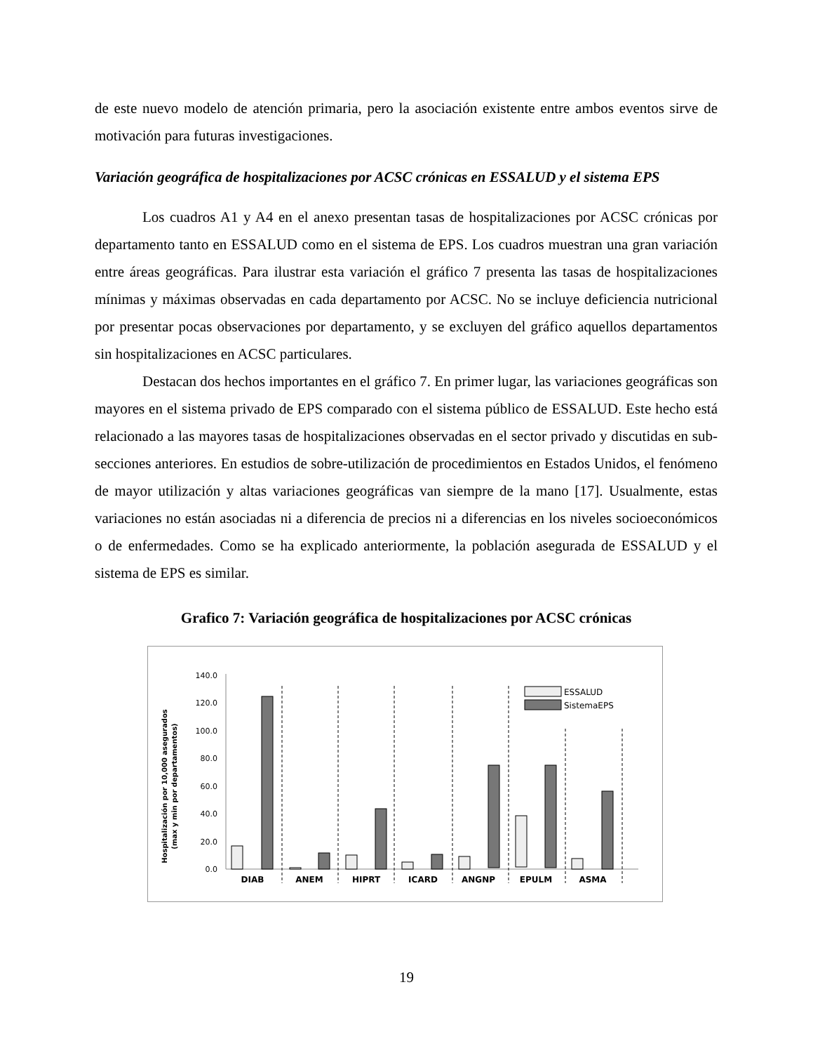de este nuevo modelo de atención primaria, pero la asociación existente entre ambos eventos sirve de motivación para futuras investigaciones.
Variación geográfica de hospitalizaciones por ACSC crónicas en ESSALUD y el sistema EPS
Los cuadros A1 y A4 en el anexo presentan tasas de hospitalizaciones por ACSC crónicas por departamento tanto en ESSALUD como en el sistema de EPS. Los cuadros muestran una gran variación entre áreas geográficas. Para ilustrar esta variación el gráfico 7 presenta las tasas de hospitalizaciones mínimas y máximas observadas en cada departamento por ACSC. No se incluye deficiencia nutricional por presentar pocas observaciones por departamento, y se excluyen del gráfico aquellos departamentos sin hospitalizaciones en ACSC particulares.
Destacan dos hechos importantes en el gráfico 7. En primer lugar, las variaciones geográficas son mayores en el sistema privado de EPS comparado con el sistema público de ESSALUD. Este hecho está relacionado a las mayores tasas de hospitalizaciones observadas en el sector privado y discutidas en sub-secciones anteriores. En estudios de sobre-utilización de procedimientos en Estados Unidos, el fenómeno de mayor utilización y altas variaciones geográficas van siempre de la mano [17]. Usualmente, estas variaciones no están asociadas ni a diferencia de precios ni a diferencias en los niveles socioeconómicos o de enfermedades. Como se ha explicado anteriormente, la población asegurada de ESSALUD y el sistema de EPS es similar.
Grafico 7: Variación geográfica de hospitalizaciones por ACSC crónicas
Hospitalización por 10,000 asegurados
(max y min por departamentos)
0.0
20.0
40.0
60.0
80.0
100.0
120.0
140.0
DIAB
ANEM
HIPRT
ICARD
ANGNP
EPULM
ASMA
ESSALUD
SistemaEPS
19